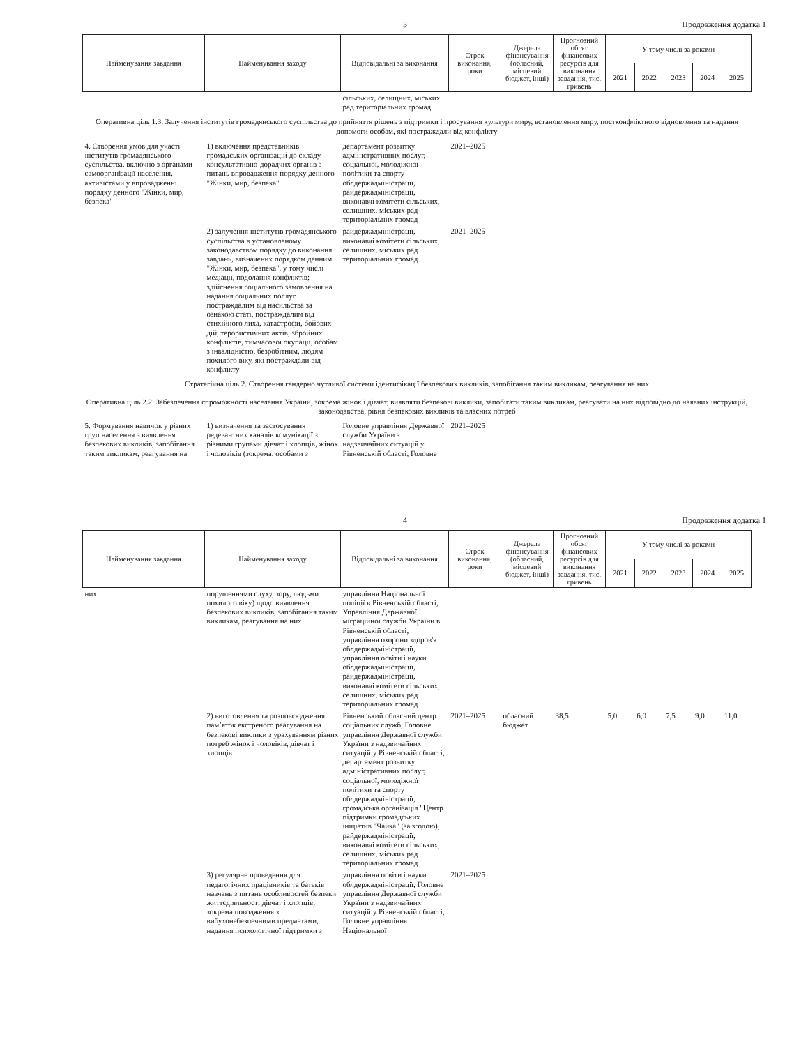3 Продовження додатка 1
| Найменування завдання | Найменування заходу | Відповідальні за виконання | Строк виконання, роки | Джерела фінансування (обласний, місцевий бюджет, інші) | Прогнозний обсяг фінансових ресурсів для виконання завдання, тис. гривень | У тому числі за роками | | | | |
| --- | --- | --- | --- | --- | --- | --- | --- | --- | --- | --- |
| | | | | | | 2021 | 2022 | 2023 | 2024 | 2025 |
| | | сільських, селищних, міських рад територіальних громад | | | | | | | | |
| Оперативна ціль 1.3. Залучення інститутів громадянського суспільства до прийняття рішень з підтримки і просування культури миру, встановлення миру, постконфліктного відновлення та надання допомоги особам, які постраждали від конфлікту | | | | | | | | | | |
| 4. Створення умов для участі інститутів громадянського суспільства, включно з органами самоорганізації населення, активістами у впровадженні порядку денного "Жінки, мир, безпека" | 1) включення представників громадських організацій до складу консультативно-дорадчих органів з питань впровадження порядку денного "Жінки, мир, безпека" | департамент розвитку адміністративних послуг, соціальної, молодіжної політики та спорту облдержадміністрації, райдержадміністрації, виконавчі комітети сільських, селищних, міських рад територіальних громад | 2021–2025 | | | | | | | |
| | 2) залучення інститутів громадянського суспільства в установленому законодавством порядку до виконання завдань, визначених порядком денним "Жінки, мир, безпека", у тому числі медіації, подолання конфліктів; здійснення соціального замовлення на надання соціальних послуг постраждалим від насильства за ознакою статі, постраждалим від стихійного лиха, катастрофи, бойових дій, терористичних актів, збройних конфліктів, тимчасової окупації, особам з інвалідністю, безробітним, людям похилого віку, які постраждали від конфлікту | райдержадміністрації, виконавчі комітети сільських, селищних, міських рад територіальних громад | 2021–2025 | | | | | | | |
| Стратегічна ціль 2. Створення гендерно чутливої системи ідентифікації безпекових викликів, запобігання таким викликам, реагування на них | | | | | | | | | | |
| Оперативна ціль 2.2. Забезпечення спроможності населення України, зокрема жінок і дівчат, виявляти безпекові виклики, запобігати таким викликам, реагувати на них відповідно до наявних інструкцій, законодавства, рівня безпекових викликів та власних потреб | | | | | | | | | | |
| 5. Формування навичок у різних груп населення з виявлення безпекових викликів, запобігання таким викликам, реагування на | 1) визначення та застосування редевантних каналів комунікації з різними групами дівчат і хлопців, жінок і чоловіків (зокрема, особами з | Головне управління Державної служби України з надзвичайних ситуацій у Рівненській області, Головне | 2021–2025 | | | | | | | |
4 Продовження додатка 1
| Найменування завдання | Найменування заходу | Відповідальні за виконання | Строк виконання, роки | Джерела фінансування (обласний, місцевий бюджет, інші) | Прогнозний обсяг фінансових ресурсів для виконання завдання, тис. гривень | У тому числі за роками | | | | |
| --- | --- | --- | --- | --- | --- | --- | --- | --- | --- | --- |
| | | | | | | 2021 | 2022 | 2023 | 2024 | 2025 |
| них | порушеннями слуху, зору, людьми похилого віку) щодо виявлення безпекових викликів, запобігання таким викликам, реагування на них | управління Національної поліції в Рівненській області, Управління Державної міграційної служби України в Рівненській області, управління охорони здоров'я облдержадміністрації, управління освіти і науки облдержадміністрації, райдержадміністрації, виконавчі комітети сільських, селищних, міських рад територіальних громад | | | | | | | | |
| | 2) виготовлення та розповсюдження пам’яток екстреного реагування на безпекові виклики з урахуванням різних потреб жінок і чоловіків, дівчат і хлопців | Рівненський обласний центр соціальних служб, Головне управління Державної служби України з надзвичайних ситуацій у Рівненській області, департамент розвитку адміністративних послуг, соціальної, молодіжної політики та спорту облдержадміністрації, громадська організація "Центр підтримки громадських ініціатив "Чайка" (за згодою), райдержадміністрації, виконавчі комітети сільських, селищних, міських рад територіальних громад | 2021–2025 | обласний бюджет | 38,5 | 5,0 | 6,0 | 7,5 | 9,0 | 11,0 |
| | 3) регулярне проведення для педагогічних працівників та батьків навчань з питань особливостей безпеки життєдіяльності дівчат і хлопців, зокрема поводження з вибухонебезпечними предметами, надання психологічної підтримки з | управління освіти і науки облдержадміністрації, Головне управління Державної служби України з надзвичайних ситуацій у Рівненській області, Головне управління Національної | 2021–2025 | | | | | | | |